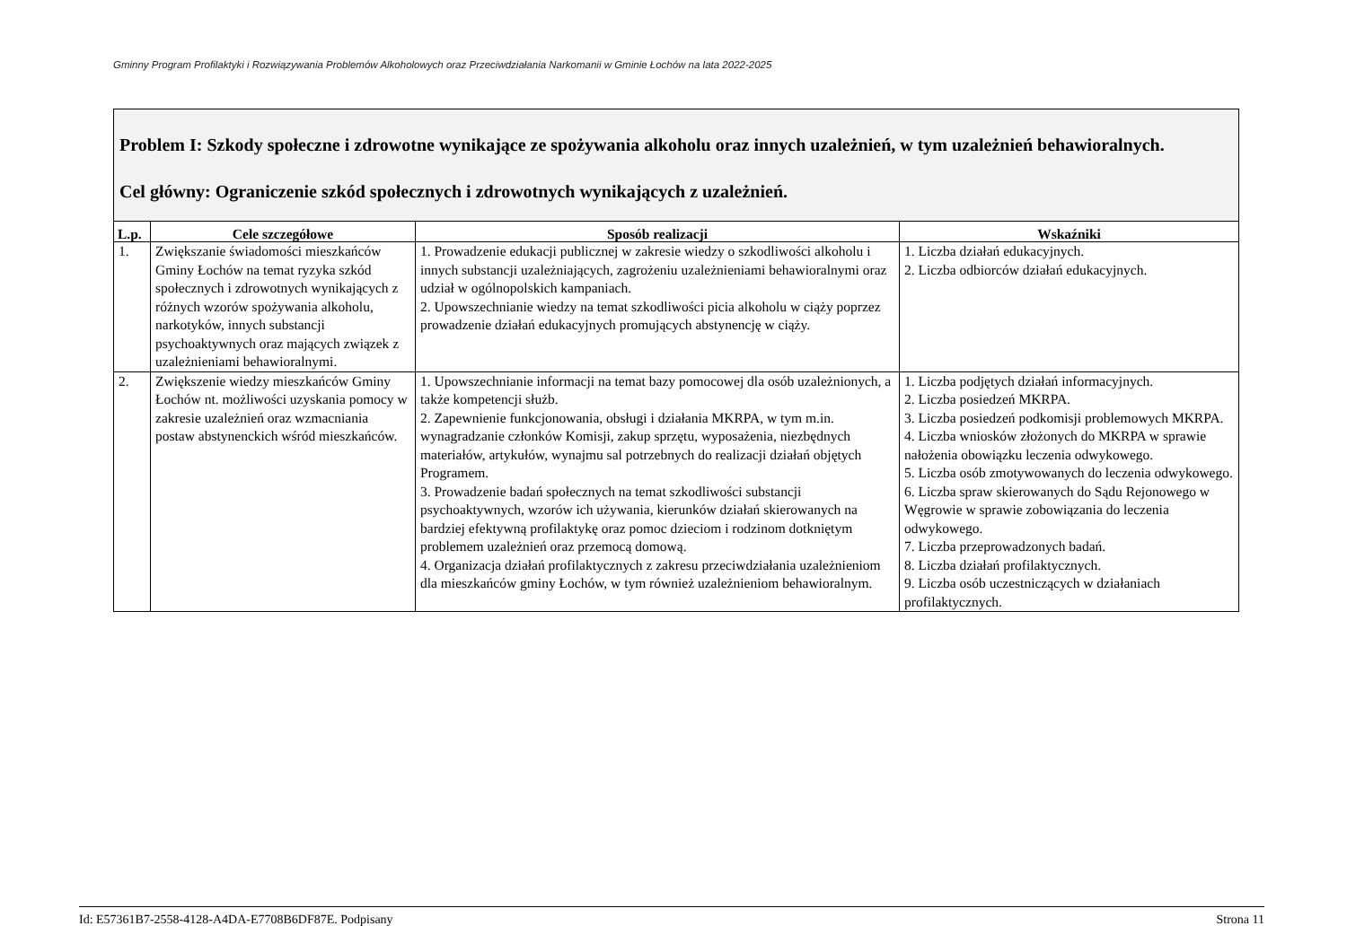Gminny Program Profilaktyki i Rozwiązywania Problemów Alkoholowych oraz Przeciwdziałania Narkomanii w Gminie Łochów na lata 2022-2025
| Problem I: Szkody społeczne i zdrowotne wynikające ze spożywania alkoholu oraz innych uzależnień, w tym uzależnień behawioralnych. Cel główny: Ograniczenie szkód społecznych i zdrowotnych wynikających z uzależnień. | | | |
| L.p. | Cele szczegółowe | Sposób realizacji | Wskaźniki |
| 1. | Zwiększanie świadomości mieszkańców Gminy Łochów na temat ryzyka szkód społecznych i zdrowotnych wynikających z różnych wzorów spożywania alkoholu, narkotyków, innych substancji psychoaktywnych oraz mających związek z uzależnieniami behawioralnymi. | 1. Prowadzenie edukacji publicznej w zakresie wiedzy o szkodliwości alkoholu i innych substancji uzależniających, zagrożeniu uzależnieniami behawioralnymi oraz udział w ogólnopolskich kampaniach. 2. Upowszechnianie wiedzy na temat szkodliwości picia alkoholu w ciąży poprzez prowadzenie działań edukacyjnych promujących abstynencję w ciąży. | 1. Liczba działań edukacyjnych. 2. Liczba odbiorców działań edukacyjnych. |
| 2. | Zwiększenie wiedzy mieszkańców Gminy Łochów nt. możliwości uzyskania pomocy w zakresie uzależnień oraz wzmacniania postaw abstynenckich wśród mieszkańców. | 1. Upowszechnianie informacji na temat bazy pomocowej dla osób uzależnionych, a także kompetencji służb. 2. Zapewnienie funkcjonowania, obsługi i działania MKRPA, w tym m.in. wynagradzanie członków Komisji, zakup sprzętu, wyposażenia, niezbędnych materiałów, artykułów, wynajmu sal potrzebnych do realizacji działań objętych Programem. 3. Prowadzenie badań społecznych na temat szkodliwości substancji psychoaktywnych, wzorów ich używania, kierunków działań skierowanych na bardziej efektywną profilaktykę oraz pomoc dzieciom i rodzinom dotkniętym problemem uzależnień oraz przemocą domową. 4. Organizacja działań profilaktycznych z zakresu przeciwdziałania uzależnieniom dla mieszkańców gminy Łochów, w tym również uzależnieniom behawioralnym. | 1. Liczba podjętych działań informacyjnych. 2. Liczba posiedzeń MKRPA. 3. Liczba posiedzeń podkomisji problemowych MKRPA. 4. Liczba wniosków złożonych do MKRPA w sprawie nałożenia obowiązku leczenia odwykowego. 5. Liczba osób zmotywowanych do leczenia odwykowego. 6. Liczba spraw skierowanych do Sądu Rejonowego w Węgrowie w sprawie zobowiązania do leczenia odwykowego. 7. Liczba przeprowadzonych badań. 8. Liczba działań profilaktycznych. 9. Liczba osób uczestniczących w działaniach profilaktycznych. |
Id: E57361B7-2558-4128-A4DA-E7708B6DF87E. Podpisany Strona 11